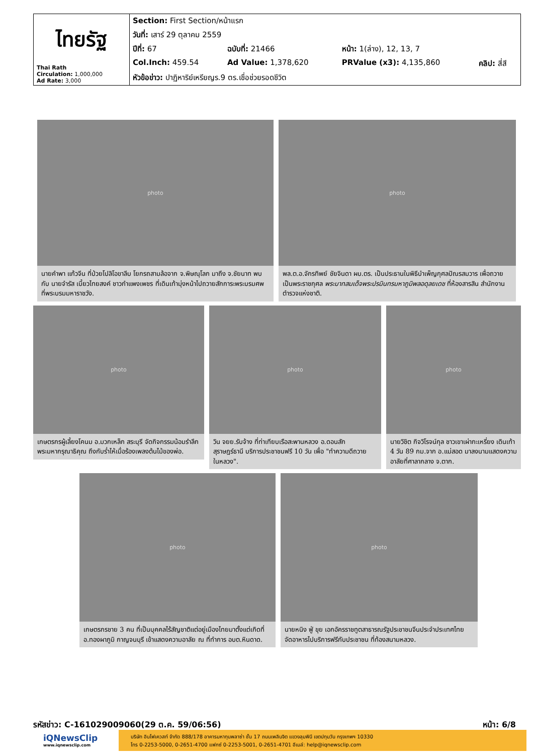| ไทยรัฐ Thai Rath Circulation: 1,000,000 Ad Rate: 3,000 | Section: First Section/หน้าแรก | | | |
| | วันที่: เสาร์ 29 ตุลาคม 2559 | | | |
| | ปีที่: 67 | ฉบับที่: 21466 | หน้า: 1(ล่าง), 12, 13, 7 | |
| | Col.Inch: 459.54 | Ad Value: 1,378,620 | PRValue (x3): 4,135,860 | คลิป: สี่สี |
| | หัวข้อข่าว: ปาฏิหาริย์เหรียญร.9 ตร.เชื่อช่วยรอดชีวิต | | | |
photo
นายคำพา แก้วจีน ที่ป่วยโปลิโอขาลีบ โยกรถสามล้อจาก จ.พิษณุโลก มาถึง จ.ชัยนาท พบกับ นายจำรัส เบี้ยวไทยสงค์ ชาวกำแพงเพชร ที่เดินเท้ามุ่งหน้าไปถวายสักการะพระบรมศพ ที่พระบรมมหาราชวัง.
photo
พล.ต.อ.จักรทิพย์ ชัยจินดา ผบ.ตร. เป็นประธานในพิธีบำเพ็ญกุศลปัณรสมวาร เพื่อถวายเป็นพระราชกุศล พระบาทสมเด็จพระปรมินทรมหาภูมิพลอดุลยเดช ที่ห้องสารสิน สำนักงานตำรวจแห่งชาติ.
photo
เกษตรกรผู้เลี้ยงโคนม อ.มวกเหล็ก สระบุรี จัดกิจกรรมน้อมรำลึกพระมหากรุณาธิคุณ ถึงกับร่ำไห้เมื่อร้องเพลงต้นไม้ของพ่อ.
photo
วิน จยย.รับจ้าง ที่ท่าเทียบเรือสะพานหลวง อ.ดอนสัก สุราษฎร์ธานี บริการประชาชนฟรี 10 วัน เพื่อ "ทำความดีถวายในหลวง".
photo
นายวิชิต กิจวิโรจน์กุล ชาวเขาเผ่ากะเหรี่ยง เดินเท้า 4 วัน 89 กม.จาก อ.แม่สอด มาลงนามแสดงความอาลัยที่ศาลากลาง จ.ตาก.
photo
เกษตรกรชาย 3 คน ที่เป็นบุคคลไร้สัญชาติแต่อยู่เมืองไทยมาตั้งแต่เกิดที่ อ.ทองผาภูมิ กาญจนบุรี เข้าแสดงความอาลัย ณ ที่ทำการ อบต.หินดาด.
photo
นายหนิง ฟู่ ขุย เอกอัครราชทูตสาธารณรัฐประชาชนจีนประจำประเทศไทย จัดอาหารไปบริการฟรีกับประชาชน ที่ท้องสนามหลวง.
รหัสข่าว: C-161029009060(29 ต.ค. 59/06:56) หน้า: 6/8
iQNewsClip
www.iqnewsclip.com
บริษัท อินโฟเควสท์ จำกัด 888/178 อาคารมหาทุนพลาซ่า ชั้น 17 ถนนเพลินจิต แขวงลุมพินี เขตปทุมวัน กรุงเทพฯ 10330
โทร 0-2253-5000, 0-2651-4700 แฟกซ์ 0-2253-5001, 0-2651-4701 อีเมล์: help@iqnewsclip.com